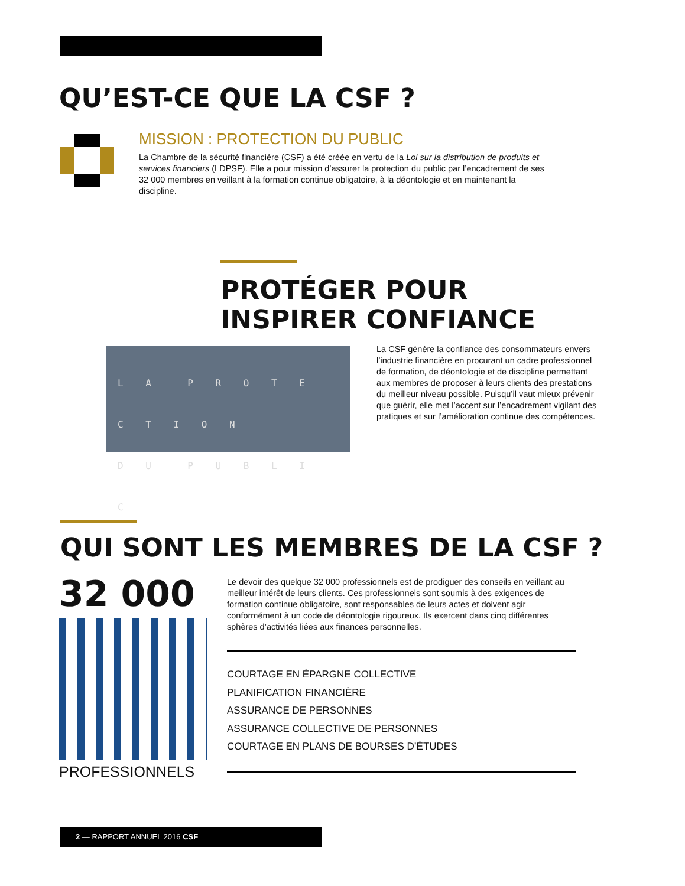QU’EST-CE QUE LA CSF ?
MISSION : PROTECTION DU PUBLIC
La Chambre de la sécurité financière (CSF) a été créée en vertu de la Loi sur la distribution de produits et services financiers (LDPSF). Elle a pour mission d’assurer la protection du public par l’encadrement de ses 32 000 membres en veillant à la formation continue obligatoire, à la déontologie et en maintenant la discipline.
PROTÉGER POUR INSPIRER CONFIANCE
L A P R O T E C T I O N
D U P U B L I C
La CSF génère la confiance des consommateurs envers l’industrie financière en procurant un cadre professionnel de formation, de déontologie et de discipline permettant aux membres de proposer à leurs clients des prestations du meilleur niveau possible. Puisqu’il vaut mieux prévenir que guérir, elle met l’accent sur l’encadrement vigilant des pratiques et sur l’amélioration continue des compétences.
QUI SONT LES MEMBRES DE LA CSF ?
32 000
PROFESSIONNELS
Le devoir des quelque 32 000 professionnels est de prodiguer des conseils en veillant au meilleur intérêt de leurs clients. Ces professionnels sont soumis à des exigences de formation continue obligatoire, sont responsables de leurs actes et doivent agir conformément à un code de déontologie rigoureux. Ils exercent dans cinq différentes sphères d’activités liées aux finances personnelles.
COURTAGE EN ÉPARGNE COLLECTIVE
PLANIFICATION FINANCIÈRE
ASSURANCE DE PERSONNES
ASSURANCE COLLECTIVE DE PERSONNES
COURTAGE EN PLANS DE BOURSES D’ÉTUDES
2 — RAPPORT ANNUEL 2016 CSF